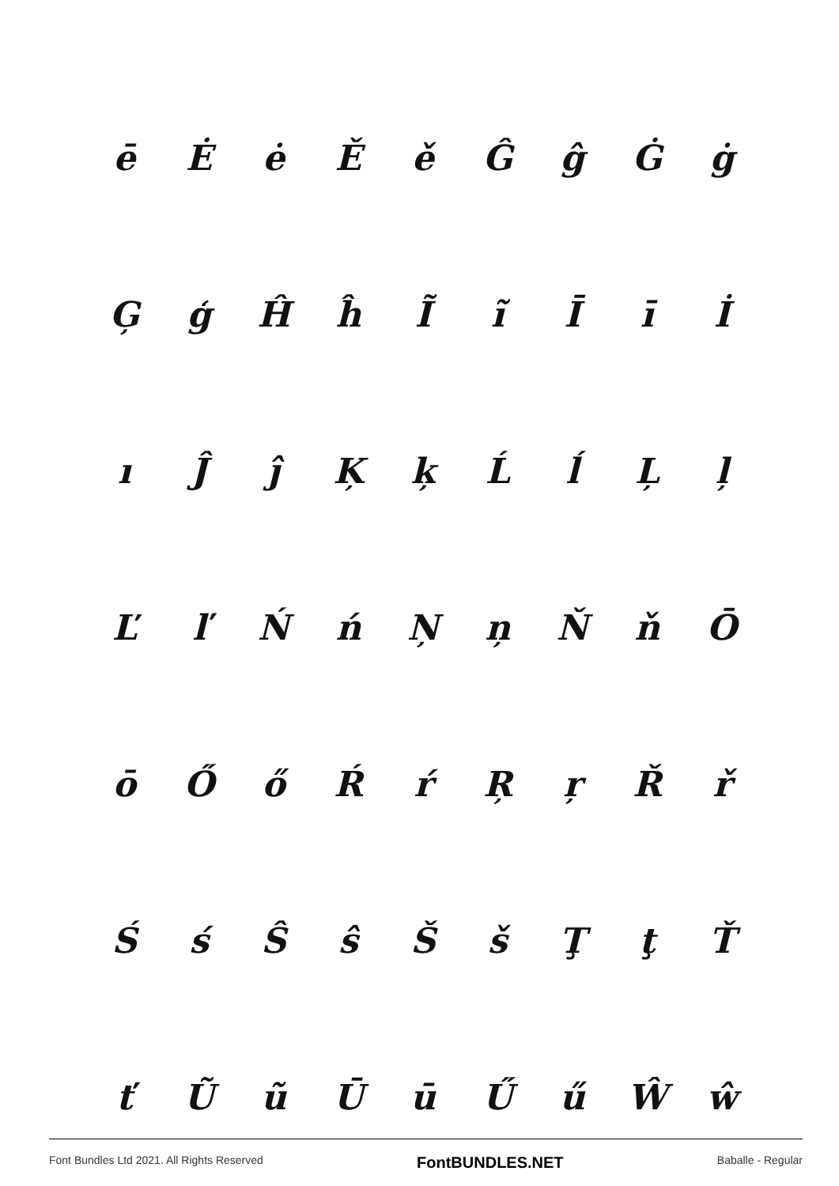| ē | Ė | ė | Ě | ě | Ĝ | ĝ | Ġ | ġ |
| Ģ | ģ | Ĥ | ĥ | Ĩ | ĩ | Ī | ī | İ |
| ı | Ĵ | ĵ | Ķ | ķ | Ĺ | ĺ | Ļ | ļ |
| Ľ | ľ | Ń | ń | Ņ | ņ | Ň | ň | Ō |
| ō | Ő | ő | Ŕ | ŕ | Ŗ | ŗ | Ř | ř |
| Ś | ś | Ŝ | ŝ | Š | š | Ţ | ţ | Ť |
| ť | Ũ | ũ | Ū | ū | Ű | ű | Ŵ | ŵ |
Font Bundles Ltd 2021. All Rights Reserved FontBUNDLES.NET Baballe - Regular